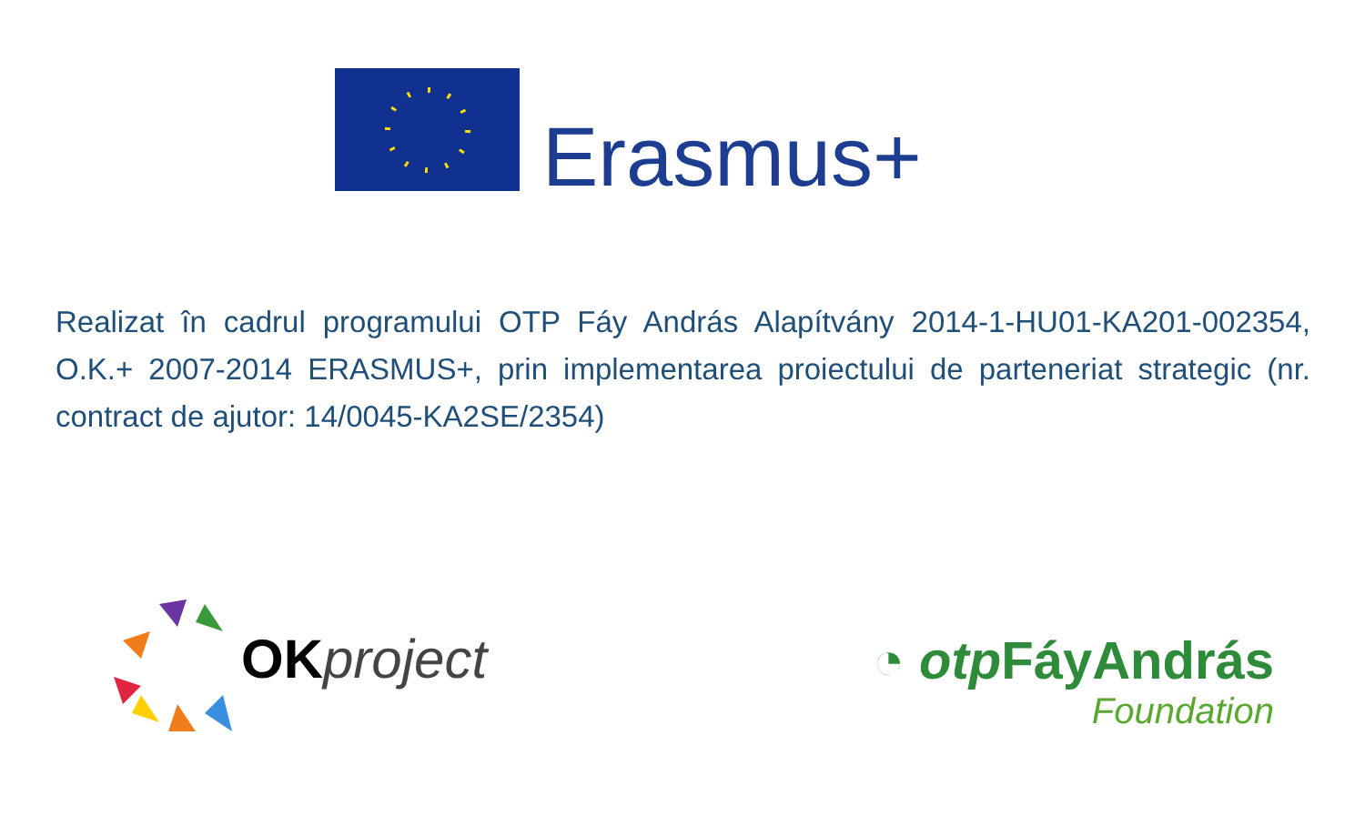Erasmus+
Realizat în cadrul programului OTP Fáy András Alapítvány 2014-1-HU01-KA201-002354, O.K.+ 2007-2014 ERASMUS+, prin implementarea proiectului de parteneriat strategic (nr. contract de ajutor: 14/0045-KA2SE/2354)
OK project
◔ otp FáyAndrás
Foundation